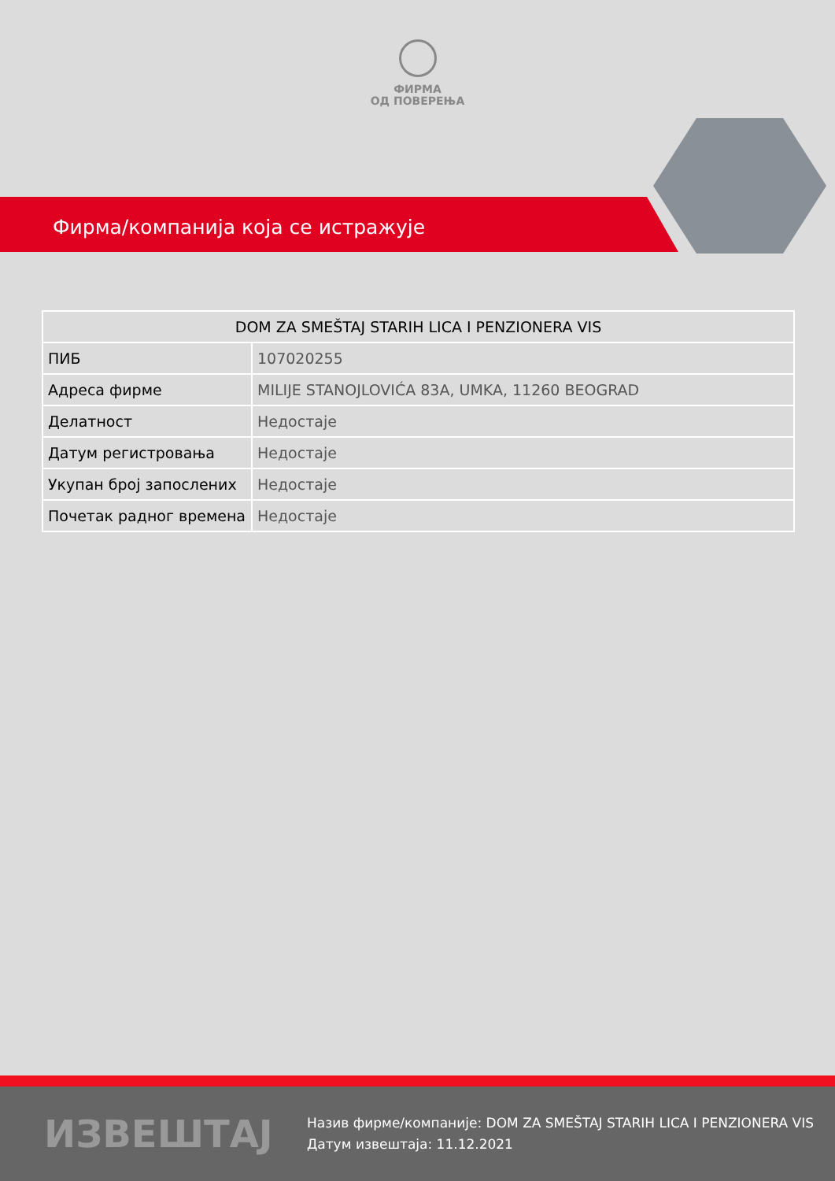ФИРМА
ОД ПОВЕРЕЊА
Фирма/компанија која се истражује
| DOM ZA SMEŠTAJ STARIH LICA I PENZIONERA VIS | |
| --- | --- |
| ПИБ | 107020255 |
| Адреса фирме | MILIJE STANOJLOVIĆA 83A, UMKA, 11260 BEOGRAD |
| Делатност | Недостаје |
| Датум регистровања | Недостаје |
| Укупан број запослених | Недостаје |
| Почетак радног времена | Недостаје |
ИЗВЕШТАЈ
Назив фирме/компаније: DOM ZA SMEŠTAJ STARIH LICA I PENZIONERA VIS
Датум извештаја: 11.12.2021